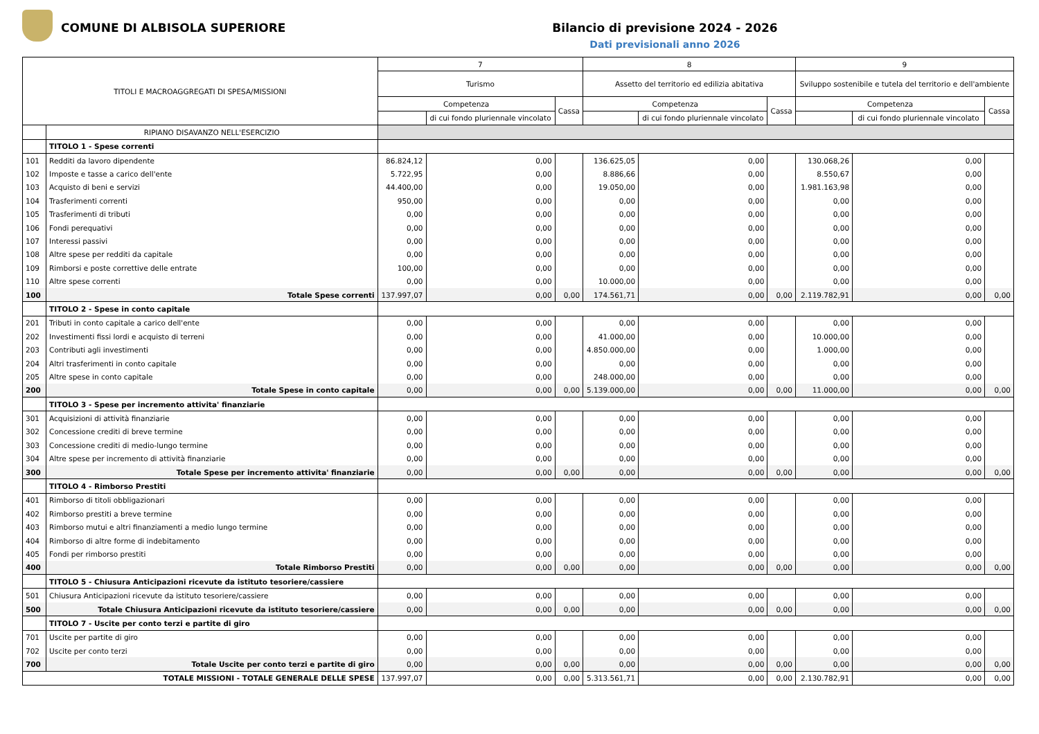COMUNE DI ALBISOLA SUPERIORE Bilancio di previsione 2024 - 2026
Dati previsionali anno 2026
| TITOLI E MACROAGGREGATI DI SPESA/MISSIONI | | 7 | | | 8 | | | 9 | | |
| --- | --- | --- | --- | --- | --- | --- | --- | --- | --- | --- |
| | | Turismo | | | Assetto del territorio ed edilizia abitativa | | | Sviluppo sostenibile e tutela del territorio e dell'ambiente | | |
| | | Competenza | | Cassa | Competenza | | Cassa | Competenza | | Cassa |
| | | | di cui fondo pluriennale vincolato | | | di cui fondo pluriennale vincolato | | | di cui fondo pluriennale vincolato | |
| | RIPIANO DISAVANZO NELL'ESERCIZIO | | | | | | | | | |
| | TITOLO 1 - Spese correnti | | | | | | | | | |
| 101 | Redditi da lavoro dipendente | 86.824,12 | 0,00 | | 136.625,05 | 0,00 | | 130.068,26 | 0,00 | |
| 102 | Imposte e tasse a carico dell'ente | 5.722,95 | 0,00 | | 8.886,66 | 0,00 | | 8.550,67 | 0,00 | |
| 103 | Acquisto di beni e servizi | 44.400,00 | 0,00 | | 19.050,00 | 0,00 | | 1.981.163,98 | 0,00 | |
| 104 | Trasferimenti correnti | 950,00 | 0,00 | | 0,00 | 0,00 | | 0,00 | 0,00 | |
| 105 | Trasferimenti di tributi | 0,00 | 0,00 | | 0,00 | 0,00 | | 0,00 | 0,00 | |
| 106 | Fondi perequativi | 0,00 | 0,00 | | 0,00 | 0,00 | | 0,00 | 0,00 | |
| 107 | Interessi passivi | 0,00 | 0,00 | | 0,00 | 0,00 | | 0,00 | 0,00 | |
| 108 | Altre spese per redditi da capitale | 0,00 | 0,00 | | 0,00 | 0,00 | | 0,00 | 0,00 | |
| 109 | Rimborsi e poste correttive delle entrate | 100,00 | 0,00 | | 0,00 | 0,00 | | 0,00 | 0,00 | |
| 110 | Altre spese correnti | 0,00 | 0,00 | | 10.000,00 | 0,00 | | 0,00 | 0,00 | |
| 100 | Totale Spese correnti | 137.997,07 | 0,00 | 0,00 | 174.561,71 | 0,00 | 0,00 | 2.119.782,91 | 0,00 | 0,00 |
| | TITOLO 2 - Spese in conto capitale | | | | | | | | | |
| 201 | Tributi in conto capitale a carico dell'ente | 0,00 | 0,00 | | 0,00 | 0,00 | | 0,00 | 0,00 | |
| 202 | Investimenti fissi lordi e acquisto di terreni | 0,00 | 0,00 | | 41.000,00 | 0,00 | | 10.000,00 | 0,00 | |
| 203 | Contributi agli investimenti | 0,00 | 0,00 | | 4.850.000,00 | 0,00 | | 1.000,00 | 0,00 | |
| 204 | Altri trasferimenti in conto capitale | 0,00 | 0,00 | | 0,00 | 0,00 | | 0,00 | 0,00 | |
| 205 | Altre spese in conto capitale | 0,00 | 0,00 | | 248.000,00 | 0,00 | | 0,00 | 0,00 | |
| 200 | Totale Spese in conto capitale | 0,00 | 0,00 | 0,00 | 5.139.000,00 | 0,00 | 0,00 | 11.000,00 | 0,00 | 0,00 |
| | TITOLO 3 - Spese per incremento attivita' finanziarie | | | | | | | | | |
| 301 | Acquisizioni di attività finanziarie | 0,00 | 0,00 | | 0,00 | 0,00 | | 0,00 | 0,00 | |
| 302 | Concessione crediti di breve termine | 0,00 | 0,00 | | 0,00 | 0,00 | | 0,00 | 0,00 | |
| 303 | Concessione crediti di medio-lungo termine | 0,00 | 0,00 | | 0,00 | 0,00 | | 0,00 | 0,00 | |
| 304 | Altre spese per incremento di attività finanziarie | 0,00 | 0,00 | | 0,00 | 0,00 | | 0,00 | 0,00 | |
| 300 | Totale Spese per incremento attivita' finanziarie | 0,00 | 0,00 | 0,00 | 0,00 | 0,00 | 0,00 | 0,00 | 0,00 | 0,00 |
| | TITOLO 4 - Rimborso Prestiti | | | | | | | | | |
| 401 | Rimborso di titoli obbligazionari | 0,00 | 0,00 | | 0,00 | 0,00 | | 0,00 | 0,00 | |
| 402 | Rimborso prestiti a breve termine | 0,00 | 0,00 | | 0,00 | 0,00 | | 0,00 | 0,00 | |
| 403 | Rimborso mutui e altri finanziamenti a medio lungo termine | 0,00 | 0,00 | | 0,00 | 0,00 | | 0,00 | 0,00 | |
| 404 | Rimborso di altre forme di indebitamento | 0,00 | 0,00 | | 0,00 | 0,00 | | 0,00 | 0,00 | |
| 405 | Fondi per rimborso prestiti | 0,00 | 0,00 | | 0,00 | 0,00 | | 0,00 | 0,00 | |
| 400 | Totale Rimborso Prestiti | 0,00 | 0,00 | 0,00 | 0,00 | 0,00 | 0,00 | 0,00 | 0,00 | 0,00 |
| | TITOLO 5 - Chiusura Anticipazioni ricevute da istituto tesoriere/cassiere | | | | | | | | | |
| 501 | Chiusura Anticipazioni ricevute da istituto tesoriere/cassiere | 0,00 | 0,00 | | 0,00 | 0,00 | | 0,00 | 0,00 | |
| 500 | Totale Chiusura Anticipazioni ricevute da istituto tesoriere/cassiere | 0,00 | 0,00 | 0,00 | 0,00 | 0,00 | 0,00 | 0,00 | 0,00 | 0,00 |
| | TITOLO 7 - Uscite per conto terzi e partite di giro | | | | | | | | | |
| 701 | Uscite per partite di giro | 0,00 | 0,00 | | 0,00 | 0,00 | | 0,00 | 0,00 | |
| 702 | Uscite per conto terzi | 0,00 | 0,00 | | 0,00 | 0,00 | | 0,00 | 0,00 | |
| 700 | Totale Uscite per conto terzi e partite di giro | 0,00 | 0,00 | 0,00 | 0,00 | 0,00 | 0,00 | 0,00 | 0,00 | 0,00 |
| TOTALE MISSIONI - TOTALE GENERALE DELLE SPESE | | 137.997,07 | 0,00 | 0,00 | 5.313.561,71 | 0,00 | 0,00 | 2.130.782,91 | 0,00 | 0,00 |